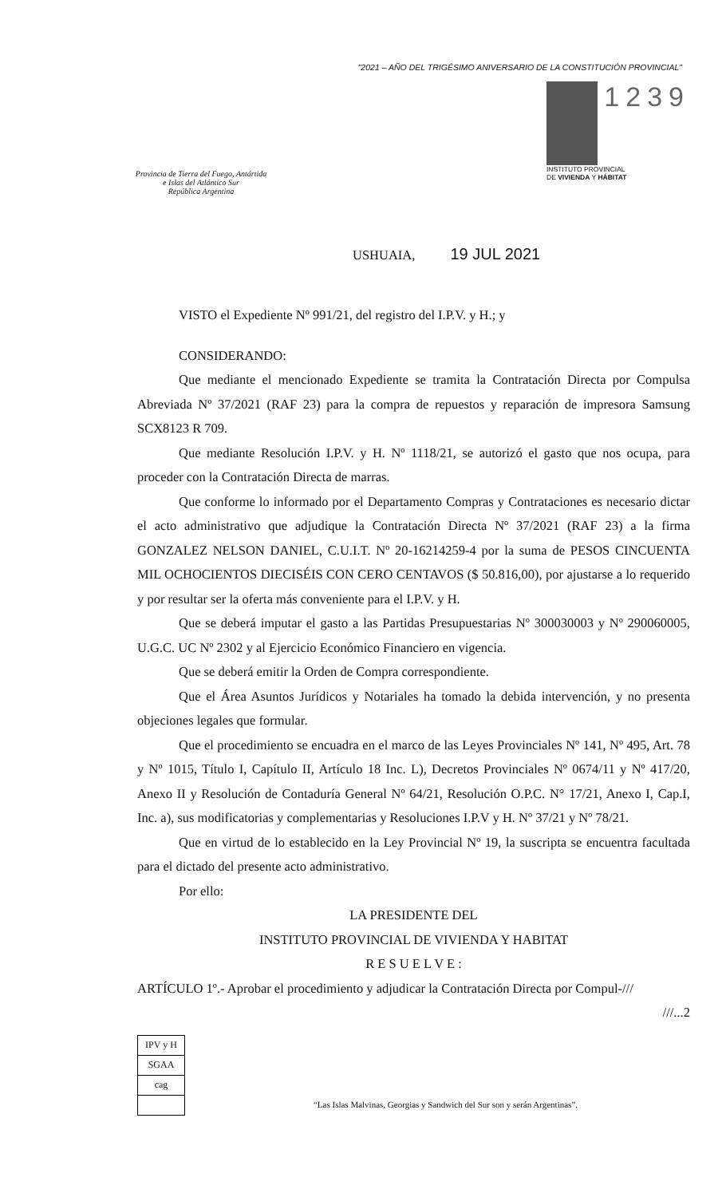"2021 – AÑO DEL TRIGÉSIMO ANIVERSARIO DE LA CONSTITUCIÓN PROVINCIAL"
Provincia de Tierra del Fuego, Antártida
e Islas del Atlántico Sur
República Argentina
1239
INSTITUTO PROVINCIAL
DE VIVIENDA Y HÁBITAT
USHUAIA, 19 JUL 2021
VISTO el Expediente Nº 991/21, del registro del I.P.V. y H.; y
CONSIDERANDO:
Que mediante el mencionado Expediente se tramita la Contratación Directa por Compulsa Abreviada Nº 37/2021 (RAF 23) para la compra de repuestos y reparación de impresora Samsung SCX8123 R 709.
Que mediante Resolución I.P.V. y H. Nº 1118/21, se autorizó el gasto que nos ocupa, para proceder con la Contratación Directa de marras.
Que conforme lo informado por el Departamento Compras y Contrataciones es necesario dictar el acto administrativo que adjudique la Contratación Directa Nº 37/2021 (RAF 23) a la firma GONZALEZ NELSON DANIEL, C.U.I.T. Nº 20-16214259-4 por la suma de PESOS CINCUENTA MIL OCHOCIENTOS DIECISÉIS CON CERO CENTAVOS ($ 50.816,00), por ajustarse a lo requerido y por resultar ser la oferta más conveniente para el I.P.V. y H.
Que se deberá imputar el gasto a las Partidas Presupuestarias Nº 300030003 y Nº 290060005, U.G.C. UC Nº 2302 y al Ejercicio Económico Financiero en vigencia.
Que se deberá emitir la Orden de Compra correspondiente.
Que el Área Asuntos Jurídicos y Notariales ha tomado la debida intervención, y no presenta objeciones legales que formular.
Que el procedimiento se encuadra en el marco de las Leyes Provinciales Nº 141, Nº 495, Art. 78 y Nº 1015, Título I, Capítulo II, Artículo 18 Inc. L), Decretos Provinciales Nº 0674/11 y Nº 417/20, Anexo II y Resolución de Contaduría General Nº 64/21, Resolución O.P.C. N° 17/21, Anexo I, Cap.I, Inc. a), sus modificatorias y complementarias y Resoluciones I.P.V y H. Nº 37/21 y Nº 78/21.
Que en virtud de lo establecido en la Ley Provincial Nº 19, la suscripta se encuentra facultada para el dictado del presente acto administrativo.
Por ello:
LA PRESIDENTE DEL
INSTITUTO PROVINCIAL DE VIVIENDA Y HABITAT
R E S U E L V E :
ARTÍCULO 1º.- Aprobar el procedimiento y adjudicar la Contratación Directa por Compul-///
///...2
| IPV y H |
| SGAA |
| cag |
“Las Islas Malvinas, Georgias y Sandwich del Sur son y serán Argentinas”.